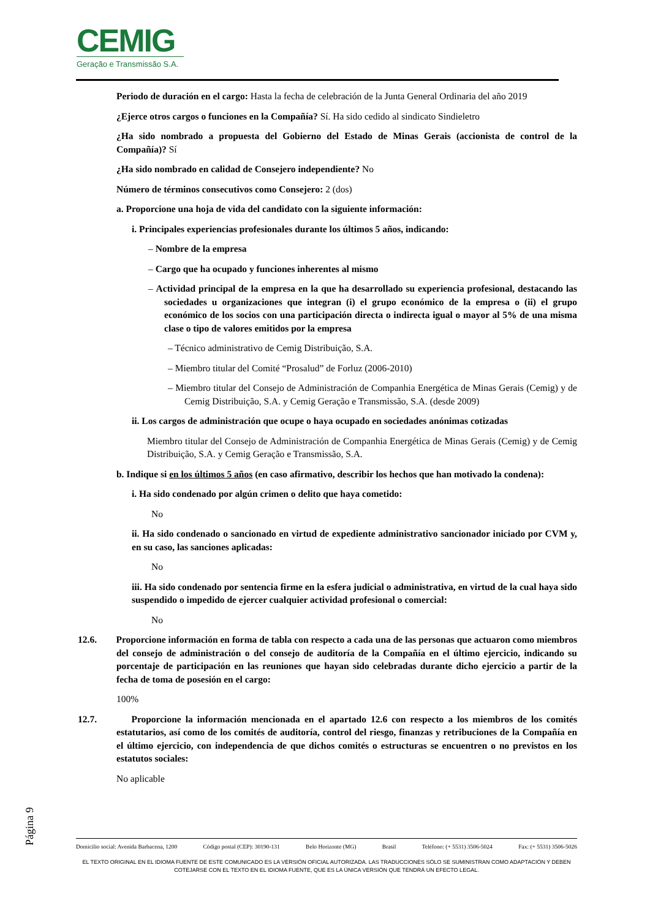CEMIG
Geração e Transmissão S.A.
Periodo de duración en el cargo: Hasta la fecha de celebración de la Junta General Ordinaria del año 2019
¿Ejerce otros cargos o funciones en la Compañía? Sí. Ha sido cedido al sindicato Sindieletro
¿Ha sido nombrado a propuesta del Gobierno del Estado de Minas Gerais (accionista de control de la Compañía)? Sí
¿Ha sido nombrado en calidad de Consejero independiente? No
Número de términos consecutivos como Consejero: 2 (dos)
a. Proporcione una hoja de vida del candidato con la siguiente información:
i. Principales experiencias profesionales durante los últimos 5 años, indicando:
– Nombre de la empresa
– Cargo que ha ocupado y funciones inherentes al mismo
– Actividad principal de la empresa en la que ha desarrollado su experiencia profesional, destacando las sociedades u organizaciones que integran (i) el grupo económico de la empresa o (ii) el grupo económico de los socios con una participación directa o indirecta igual o mayor al 5% de una misma clase o tipo de valores emitidos por la empresa
– Técnico administrativo de Cemig Distribuição, S.A.
– Miembro titular del Comité “Prosalud” de Forluz (2006-2010)
– Miembro titular del Consejo de Administración de Companhia Energética de Minas Gerais (Cemig) y de Cemig Distribuição, S.A. y Cemig Geração e Transmissão, S.A. (desde 2009)
ii. Los cargos de administración que ocupe o haya ocupado en sociedades anónimas cotizadas
Miembro titular del Consejo de Administración de Companhia Energética de Minas Gerais (Cemig) y de Cemig Distribuição, S.A. y Cemig Geração e Transmissão, S.A.
b. Indique si en los últimos 5 años (en caso afirmativo, describir los hechos que han motivado la condena):
i. Ha sido condenado por algún crimen o delito que haya cometido:
No
ii. Ha sido condenado o sancionado en virtud de expediente administrativo sancionador iniciado por CVM y, en su caso, las sanciones aplicadas:
No
iii. Ha sido condenado por sentencia firme en la esfera judicial o administrativa, en virtud de la cual haya sido suspendido o impedido de ejercer cualquier actividad profesional o comercial:
No
12.6. Proporcione información en forma de tabla con respecto a cada una de las personas que actuaron como miembros del consejo de administración o del consejo de auditoría de la Compañía en el último ejercicio, indicando su porcentaje de participación en las reuniones que hayan sido celebradas durante dicho ejercicio a partir de la fecha de toma de posesión en el cargo:
100%
12.7. Proporcione la información mencionada en el apartado 12.6 con respecto a los miembros de los comités estatutarios, así como de los comités de auditoría, control del riesgo, finanzas y retribuciones de la Compañía en el último ejercicio, con independencia de que dichos comités o estructuras se encuentren o no previstos en los estatutos sociales:
No aplicable
Página 9
Domicilio social: Avenida Barbacena, 1200 Código postal (CEP): 30190-131 Belo Horizonte (MG) Brasil Teléfono: (+ 5531) 3506-5024 Fax: (+ 5531) 3506-5026
EL TEXTO ORIGINAL EN EL IDIOMA FUENTE DE ESTE COMUNICADO ES LA VERSIÓN OFICIAL AUTORIZADA. LAS TRADUCCIONES SÓLO SE SUMINISTRAN COMO ADAPTACIÓN Y DEBEN COTEJARSE CON EL TEXTO EN EL IDIOMA FUENTE, QUE ES LA ÚNICA VERSIÓN QUE TENDRÁ UN EFECTO LEGAL.